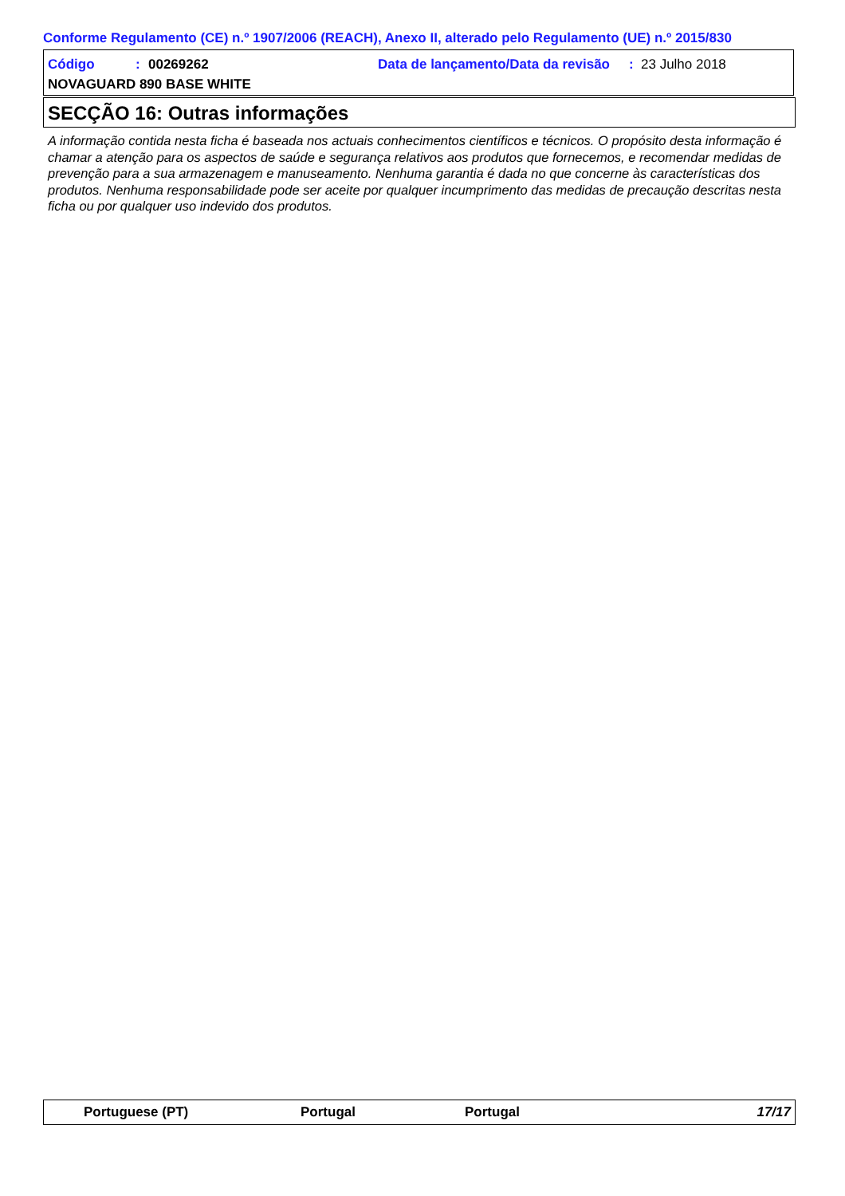Conforme Regulamento (CE) n.º 1907/2006 (REACH), Anexo II, alterado pelo Regulamento (UE) n.º 2015/830
Código: 00269262 Data de lançamento/Data da revisão: 23 Julho 2018
NOVAGUARD 890 BASE WHITE
SECÇÃO 16: Outras informações
A informação contida nesta ficha é baseada nos actuais conhecimentos científicos e técnicos. O propósito desta informação é chamar a atenção para os aspectos de saúde e segurança relativos aos produtos que fornecemos, e recomendar medidas de prevenção para a sua armazenagem e manuseamento. Nenhuma garantia é dada no que concerne às características dos produtos. Nenhuma responsabilidade pode ser aceite por qualquer incumprimento das medidas de precaução descritas nesta ficha ou por qualquer uso indevido dos produtos.
Portuguese (PT) Portugal Portugal 17/17